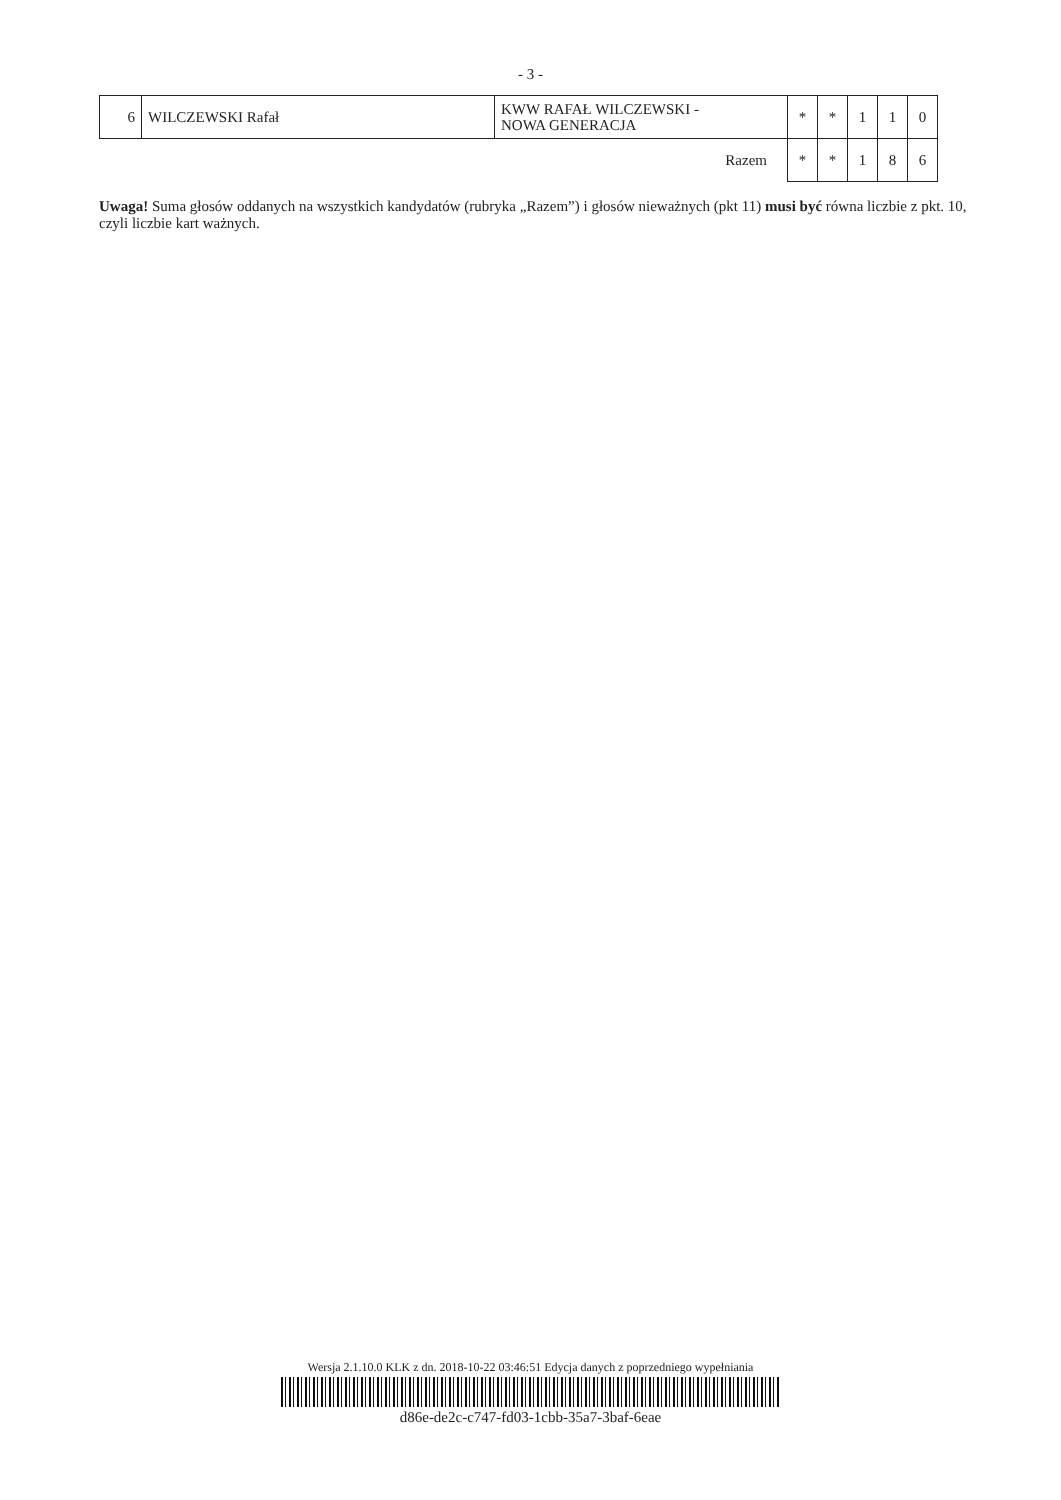- 3 -
| 6 | WILCZEWSKI Rafał | KWW RAFAŁ WILCZEWSKI - NOWA GENERACJA | * | * | 1 | 1 | 0 |
| Razem | | | * | * | 1 | 8 | 6 |
Uwaga! Suma głosów oddanych na wszystkich kandydatów (rubryka „Razem”) i głosów nieważnych (pkt 11) musi być równa liczbie z pkt. 10, czyli liczbie kart ważnych.
Wersja 2.1.10.0 KLK z dn. 2018-10-22 03:46:51 Edycja danych z poprzedniego wypełniania
d86e-de2c-c747-fd03-1cbb-35a7-3baf-6eae